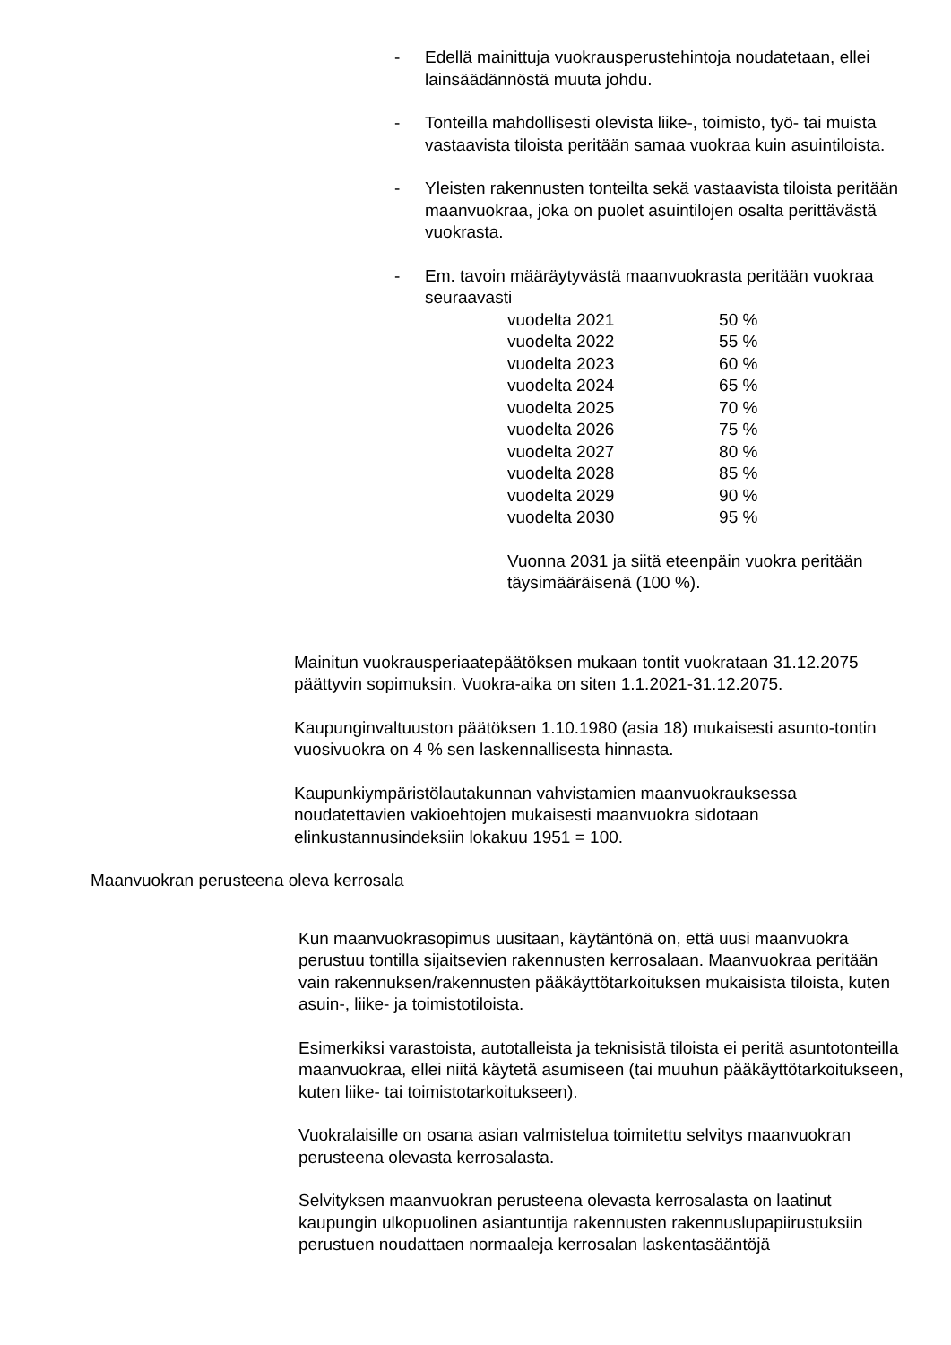- Edellä mainittuja vuokrausperustehintoja noudatetaan, ellei lainsäädännöstä muuta johdu.
- Tonteilla mahdollisesti olevista liike-, toimisto, työ- tai muista vastaavista tiloista peritään samaa vuokraa kuin asuintiloista.
- Yleisten rakennusten tonteilta sekä vastaavista tiloista peritään maanvuokraa, joka on puolet asuintilojen osalta perittävästä vuokrasta.
- Em. tavoin määräytyvästä maanvuokrasta peritään vuokraa seuraavasti
| vuodelta 2021 | 50 % |
| vuodelta 2022 | 55 % |
| vuodelta 2023 | 60 % |
| vuodelta 2024 | 65 % |
| vuodelta 2025 | 70 % |
| vuodelta 2026 | 75 % |
| vuodelta 2027 | 80 % |
| vuodelta 2028 | 85 % |
| vuodelta 2029 | 90 % |
| vuodelta 2030 | 95 % |
Vuonna 2031 ja siitä eteenpäin vuokra peritään täysimääräisenä (100 %).
Mainitun vuokrausperiaatepäätöksen mukaan tontit vuokrataan 31.12.2075 päättyvin sopimuksin. Vuokra-aika on siten 1.1.2021-31.12.2075.
Kaupunginvaltuuston päätöksen 1.10.1980 (asia 18) mukaisesti asunto-tontin vuosivuokra on 4 % sen laskennallisesta hinnasta.
Kaupunkiympäristölautakunnan vahvistamien maanvuokrauksessa noudatettavien vakioehtojen mukaisesti maanvuokra sidotaan elinkustannusindeksiin lokakuu 1951 = 100.
Maanvuokran perusteena oleva kerrosala
Kun maanvuokrasopimus uusitaan, käytäntönä on, että uusi maanvuokra perustuu tontilla sijaitsevien rakennusten kerrosalaan. Maanvuokraa peritään vain rakennuksen/rakennusten pääkäyttötarkoituksen mukaisista tiloista, kuten asuin-, liike- ja toimistotiloista.
Esimerkiksi varastoista, autotalleista ja teknisistä tiloista ei peritä asuntotonteilla maanvuokraa, ellei niitä käytetä asumiseen (tai muuhun pääkäyttötarkoitukseen, kuten liike- tai toimistotarkoitukseen).
Vuokralaisille on osana asian valmistelua toimitettu selvitys maanvuokran perusteena olevasta kerrosalasta.
Selvityksen maanvuokran perusteena olevasta kerrosalasta on laatinut kaupungin ulkopuolinen asiantuntija rakennusten rakennuslupapiirustuksiin perustuen noudattaen normaaleja kerrosalan laskentasääntöjä